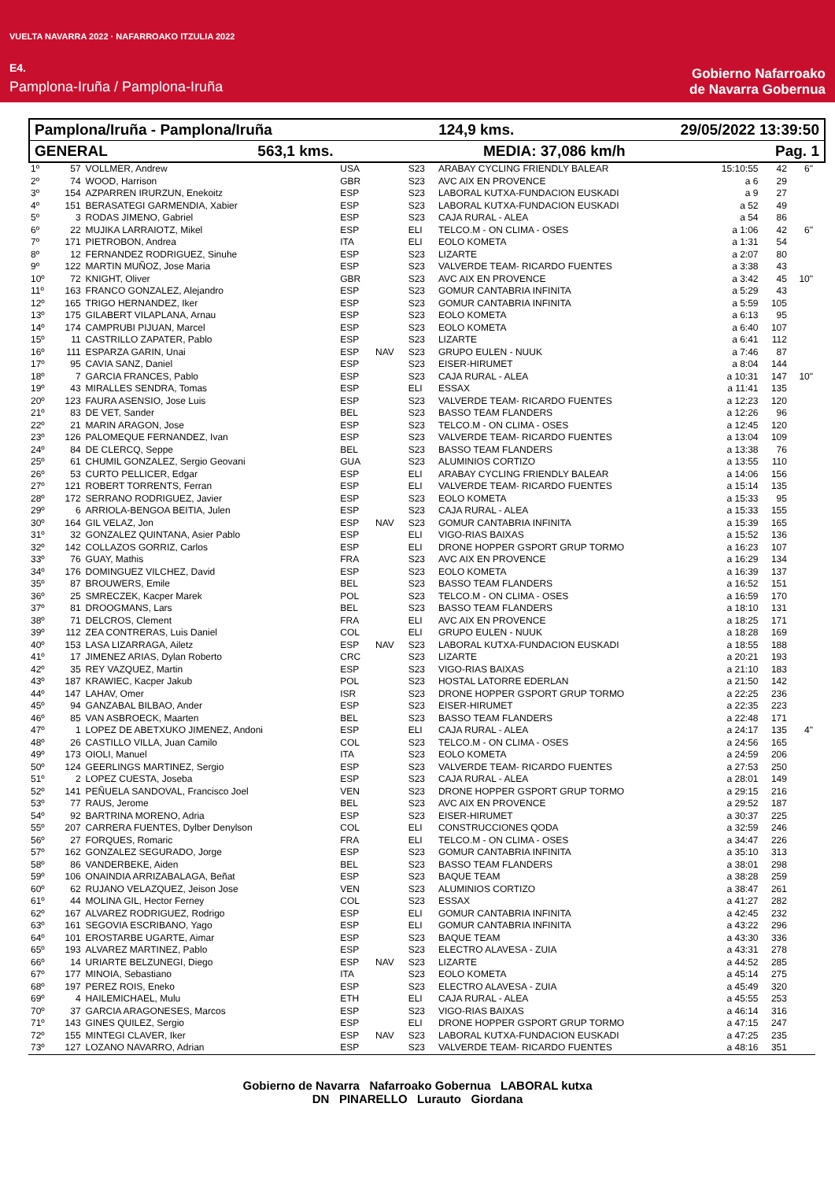VUELTA NAVARRA 2022 · NAFARROAKO ITZULIA 2022
E4.
Pamplona-Iruña / Pamplona-Iruña
Gobierno Nafarroako
de Navarra Gobernua
Pamplona/Iruña - Pamplona/Iruña 124,9 kms. 29/05/2022 13:39:50
GENERAL 563,1 kms. MEDIA: 37,086 km/h Pag. 1
| 1º | 57 | VOLLMER, Andrew | USA | | S23 | ARABAY CYCLING FRIENDLY BALEAR | 15:10:55 | 42 | 6" |
| 2º | 74 | WOOD, Harrison | GBR | | S23 | AVC AIX EN PROVENCE | a 6 | 29 | |
| 3º | 154 | AZPARREN IRURZUN, Enekoitz | ESP | | S23 | LABORAL KUTXA-FUNDACION EUSKADI | a 9 | 27 | |
| 4º | 151 | BERASATEGI GARMENDIA, Xabier | ESP | | S23 | LABORAL KUTXA-FUNDACION EUSKADI | a 52 | 49 | |
| 5º | 3 | RODAS JIMENO, Gabriel | ESP | | S23 | CAJA RURAL - ALEA | a 54 | 86 | |
| 6º | 22 | MUJIKA LARRAIOTZ, Mikel | ESP | | ELI | TELCO.M - ON CLIMA - OSES | a 1:06 | 42 | 6" |
| 7º | 171 | PIETROBON, Andrea | ITA | | ELI | EOLO KOMETA | a 1:31 | 54 | |
| 8º | 12 | FERNANDEZ RODRIGUEZ, Sinuhe | ESP | | S23 | LIZARTE | a 2:07 | 80 | |
| 9º | 122 | MARTIN MUÑOZ, Jose Maria | ESP | | S23 | VALVERDE TEAM- RICARDO FUENTES | a 3:38 | 43 | |
| 10º | 72 | KNIGHT, Oliver | GBR | | S23 | AVC AIX EN PROVENCE | a 3:42 | 45 | 10" |
| 11º | 163 | FRANCO GONZALEZ, Alejandro | ESP | | S23 | GOMUR CANTABRIA INFINITA | a 5:29 | 43 | |
| 12º | 165 | TRIGO HERNANDEZ, Iker | ESP | | S23 | GOMUR CANTABRIA INFINITA | a 5:59 | 105 | |
| 13º | 175 | GILABERT VILAPLANA, Arnau | ESP | | S23 | EOLO KOMETA | a 6:13 | 95 | |
| 14º | 174 | CAMPRUBI PIJUAN, Marcel | ESP | | S23 | EOLO KOMETA | a 6:40 | 107 | |
| 15º | 11 | CASTRILLO ZAPATER, Pablo | ESP | | S23 | LIZARTE | a 6:41 | 112 | |
| 16º | 111 | ESPARZA GARIN, Unai | ESP | NAV | S23 | GRUPO EULEN - NUUK | a 7:46 | 87 | |
| 17º | 95 | CAVIA SANZ, Daniel | ESP | | S23 | EISER-HIRUMET | a 8:04 | 144 | |
| 18º | 7 | GARCIA FRANCES, Pablo | ESP | | S23 | CAJA RURAL - ALEA | a 10:31 | 147 | 10" |
| 19º | 43 | MIRALLES SENDRA, Tomas | ESP | | ELI | ESSAX | a 11:41 | 135 | |
| 20º | 123 | FAURA ASENSIO, Jose Luis | ESP | | S23 | VALVERDE TEAM- RICARDO FUENTES | a 12:23 | 120 | |
| 21º | 83 | DE VET, Sander | BEL | | S23 | BASSO TEAM FLANDERS | a 12:26 | 96 | |
| 22º | 21 | MARIN ARAGON, Jose | ESP | | S23 | TELCO.M - ON CLIMA - OSES | a 12:45 | 120 | |
| 23º | 126 | PALOMEQUE FERNANDEZ, Ivan | ESP | | S23 | VALVERDE TEAM- RICARDO FUENTES | a 13:04 | 109 | |
| 24º | 84 | DE CLERCQ, Seppe | BEL | | S23 | BASSO TEAM FLANDERS | a 13:38 | 76 | |
| 25º | 61 | CHUMIL GONZALEZ, Sergio Geovani | GUA | | S23 | ALUMINIOS CORTIZO | a 13:55 | 110 | |
| 26º | 53 | CURTO PELLICER, Edgar | ESP | | ELI | ARABAY CYCLING FRIENDLY BALEAR | a 14:06 | 156 | |
| 27º | 121 | ROBERT TORRENTS, Ferran | ESP | | ELI | VALVERDE TEAM- RICARDO FUENTES | a 15:14 | 135 | |
| 28º | 172 | SERRANO RODRIGUEZ, Javier | ESP | | S23 | EOLO KOMETA | a 15:33 | 95 | |
| 29º | 6 | ARRIOLA-BENGOA BEITIA, Julen | ESP | | S23 | CAJA RURAL - ALEA | a 15:33 | 155 | |
| 30º | 164 | GIL VELAZ, Jon | ESP | NAV | S23 | GOMUR CANTABRIA INFINITA | a 15:39 | 165 | |
| 31º | 32 | GONZALEZ QUINTANA, Asier Pablo | ESP | | ELI | VIGO-RIAS BAIXAS | a 15:52 | 136 | |
| 32º | 142 | COLLAZOS GORRIZ, Carlos | ESP | | ELI | DRONE HOPPER GSPORT GRUP TORMO | a 16:23 | 107 | |
| 33º | 76 | GUAY, Mathis | FRA | | S23 | AVC AIX EN PROVENCE | a 16:29 | 134 | |
| 34º | 176 | DOMINGUEZ VILCHEZ, David | ESP | | S23 | EOLO KOMETA | a 16:39 | 137 | |
| 35º | 87 | BROUWERS, Emile | BEL | | S23 | BASSO TEAM FLANDERS | a 16:52 | 151 | |
| 36º | 25 | SMRECZEK, Kacper Marek | POL | | S23 | TELCO.M - ON CLIMA - OSES | a 16:59 | 170 | |
| 37º | 81 | DROOGMANS, Lars | BEL | | S23 | BASSO TEAM FLANDERS | a 18:10 | 131 | |
| 38º | 71 | DELCROS, Clement | FRA | | ELI | AVC AIX EN PROVENCE | a 18:25 | 171 | |
| 39º | 112 | ZEA CONTRERAS, Luis Daniel | COL | | ELI | GRUPO EULEN - NUUK | a 18:28 | 169 | |
| 40º | 153 | LASA LIZARRAGA, Ailetz | ESP | NAV | S23 | LABORAL KUTXA-FUNDACION EUSKADI | a 18:55 | 188 | |
| 41º | 17 | JIMENEZ ARIAS, Dylan Roberto | CRC | | S23 | LIZARTE | a 20:21 | 193 | |
| 42º | 35 | REY VAZQUEZ, Martin | ESP | | S23 | VIGO-RIAS BAIXAS | a 21:10 | 183 | |
| 43º | 187 | KRAWIEC, Kacper Jakub | POL | | S23 | HOSTAL LATORRE EDERLAN | a 21:50 | 142 | |
| 44º | 147 | LAHAV, Omer | ISR | | S23 | DRONE HOPPER GSPORT GRUP TORMO | a 22:25 | 236 | |
| 45º | 94 | GANZABAL BILBAO, Ander | ESP | | S23 | EISER-HIRUMET | a 22:35 | 223 | |
| 46º | 85 | VAN ASBROECK, Maarten | BEL | | S23 | BASSO TEAM FLANDERS | a 22:48 | 171 | |
| 47º | 1 | LOPEZ DE ABETXUKO JIMENEZ, Andoni | ESP | | ELI | CAJA RURAL - ALEA | a 24:17 | 135 | 4" |
| 48º | 26 | CASTILLO VILLA, Juan Camilo | COL | | S23 | TELCO.M - ON CLIMA - OSES | a 24:56 | 165 | |
| 49º | 173 | OIOLI, Manuel | ITA | | S23 | EOLO KOMETA | a 24:59 | 206 | |
| 50º | 124 | GEERLINGS MARTINEZ, Sergio | ESP | | S23 | VALVERDE TEAM- RICARDO FUENTES | a 27:53 | 250 | |
| 51º | 2 | LOPEZ CUESTA, Joseba | ESP | | S23 | CAJA RURAL - ALEA | a 28:01 | 149 | |
| 52º | 141 | PEÑUELA SANDOVAL, Francisco Joel | VEN | | S23 | DRONE HOPPER GSPORT GRUP TORMO | a 29:15 | 216 | |
| 53º | 77 | RAUS, Jerome | BEL | | S23 | AVC AIX EN PROVENCE | a 29:52 | 187 | |
| 54º | 92 | BARTRINA MORENO, Adria | ESP | | S23 | EISER-HIRUMET | a 30:37 | 225 | |
| 55º | 207 | CARRERA FUENTES, Dylber Denylson | COL | | ELI | CONSTRUCCIONES QODA | a 32:59 | 246 | |
| 56º | 27 | FORQUES, Romaric | FRA | | ELI | TELCO.M - ON CLIMA - OSES | a 34:47 | 226 | |
| 57º | 162 | GONZALEZ SEGURADO, Jorge | ESP | | S23 | GOMUR CANTABRIA INFINITA | a 35:10 | 313 | |
| 58º | 86 | VANDERBEKE, Aiden | BEL | | S23 | BASSO TEAM FLANDERS | a 38:01 | 298 | |
| 59º | 106 | ONAINDIA ARRIZABALAGA, Beñat | ESP | | S23 | BAQUE TEAM | a 38:28 | 259 | |
| 60º | 62 | RUJANO VELAZQUEZ, Jeison Jose | VEN | | S23 | ALUMINIOS CORTIZO | a 38:47 | 261 | |
| 61º | 44 | MOLINA GIL, Hector Ferney | COL | | S23 | ESSAX | a 41:27 | 282 | |
| 62º | 167 | ALVAREZ RODRIGUEZ, Rodrigo | ESP | | ELI | GOMUR CANTABRIA INFINITA | a 42:45 | 232 | |
| 63º | 161 | SEGOVIA ESCRIBANO, Yago | ESP | | ELI | GOMUR CANTABRIA INFINITA | a 43:22 | 296 | |
| 64º | 101 | EROSTARBE UGARTE, Aimar | ESP | | S23 | BAQUE TEAM | a 43:30 | 336 | |
| 65º | 193 | ALVAREZ MARTINEZ, Pablo | ESP | | S23 | ELECTRO ALAVESA - ZUIA | a 43:31 | 278 | |
| 66º | 14 | URIARTE BELZUNEGI, Diego | ESP | NAV | S23 | LIZARTE | a 44:52 | 285 | |
| 67º | 177 | MINOIA, Sebastiano | ITA | | S23 | EOLO KOMETA | a 45:14 | 275 | |
| 68º | 197 | PEREZ ROIS, Eneko | ESP | | S23 | ELECTRO ALAVESA - ZUIA | a 45:49 | 320 | |
| 69º | 4 | HAILEMICHAEL, Mulu | ETH | | ELI | CAJA RURAL - ALEA | a 45:55 | 253 | |
| 70º | 37 | GARCIA ARAGONESES, Marcos | ESP | | S23 | VIGO-RIAS BAIXAS | a 46:14 | 316 | |
| 71º | 143 | GINES QUILEZ, Sergio | ESP | | ELI | DRONE HOPPER GSPORT GRUP TORMO | a 47:15 | 247 | |
| 72º | 155 | MINTEGI CLAVER, Iker | ESP | NAV | S23 | LABORAL KUTXA-FUNDACION EUSKADI | a 47:25 | 235 | |
| 73º | 127 | LOZANO NAVARRO, Adrian | ESP | | S23 | VALVERDE TEAM- RICARDO FUENTES | a 48:16 | 351 | |
Gobierno de Navarra Nafarroako Gobernua LABORAL kutxa
DN PINARELLO Lurauto Giordana